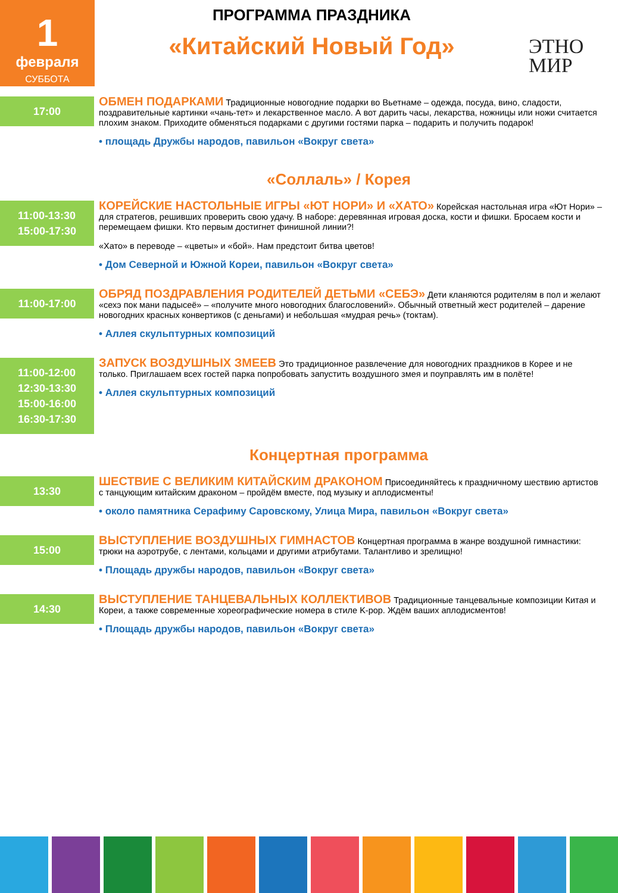1
февраля
СУББОТА
ПРОГРАММА ПРАЗДНИКА
«Китайский Новый Год»
ЭТНО
МИР
17:00
ОБМЕН ПОДАРКАМИ Традиционные новогодние подарки во Вьетнаме – одежда, посуда, вино, сладости, поздравительные картинки «чань-тет» и лекарственное масло. А вот дарить часы, лекарства, ножницы или ножи считается плохим знаком. Приходите обменяться подарками с другими гостями парка – подарить и получить подарок!
• площадь Дружбы народов, павильон «Вокруг света»
«Соллаль» / Корея
11:00-13:30
15:00-17:30
КОРЕЙСКИЕ НАСТОЛЬНЫЕ ИГРЫ «ЮТ НОРИ» И «ХАТО» Корейская настольная игра «Ют Нори» – для стратегов, решивших проверить свою удачу. В наборе: деревянная игровая доска, кости и фишки. Бросаем кости и перемещаем фишки. Кто первым достигнет финишной линии?!
«Хато» в переводе – «цветы» и «бой». Нам предстоит битва цветов!
• Дом Северной и Южной Кореи, павильон «Вокруг света»
11:00-17:00
ОБРЯД ПОЗДРАВЛЕНИЯ РОДИТЕЛЕЙ ДЕТЬМИ «СЕБЭ» Дети кланяются родителям в пол и желают «сехэ пок мани падысеё» – «получите много новогодних благословений». Обычный ответный жест родителей – дарение новогодних красных конвертиков (с деньгами) и небольшая «мудрая речь» (токтам).
• Аллея скульптурных композиций
11:00-12:00
12:30-13:30
15:00-16:00
16:30-17:30
ЗАПУСК ВОЗДУШНЫХ ЗМЕЕВ Это традиционное развлечение для новогодних праздников в Корее и не только. Приглашаем всех гостей парка попробовать запустить воздушного змея и поуправлять им в полёте!
• Аллея скульптурных композиций
Концертная программа
13:30
ШЕСТВИЕ С ВЕЛИКИМ КИТАЙСКИМ ДРАКОНОМ Присоединяйтесь к праздничному шествию артистов с танцующим китайским драконом – пройдём вместе, под музыку и аплодисменты!
• около памятника Серафиму Саровскому, Улица Мира, павильон «Вокруг света»
15:00
ВЫСТУПЛЕНИЕ ВОЗДУШНЫХ ГИМНАСТОВ Концертная программа в жанре воздушной гимнастики: трюки на аэротрубе, с лентами, кольцами и другими атрибутами. Талантливо и зрелищно!
• Площадь дружбы народов, павильон «Вокруг света»
14:30
ВЫСТУПЛЕНИЕ ТАНЦЕВАЛЬНЫХ КОЛЛЕКТИВОВ Традиционные танцевальные композиции Китая и Кореи, а также современные хореографические номера в стиле K-pop. Ждём ваших аплодисментов!
• Площадь дружбы народов, павильон «Вокруг света»